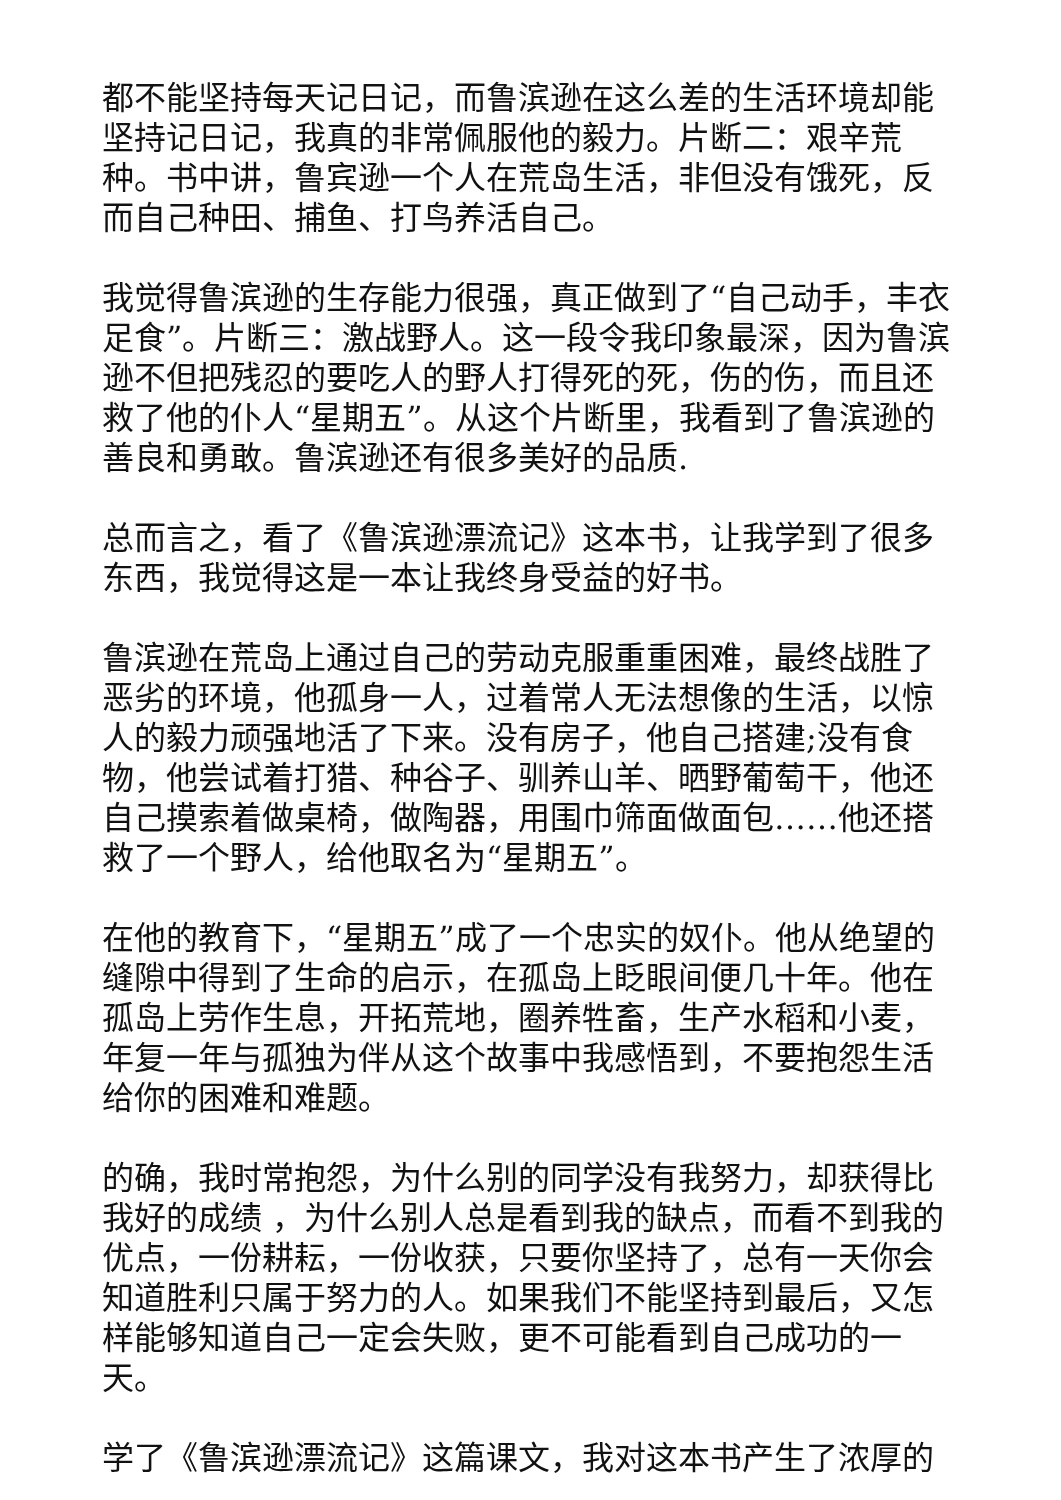都不能坚持每天记日记，而鲁滨逊在这么差的生活环境却能坚持记日记，我真的非常佩服他的毅力。片断二：艰辛荒种。书中讲，鲁宾逊一个人在荒岛生活，非但没有饿死，反而自己种田、捕鱼、打鸟养活自己。
我觉得鲁滨逊的生存能力很强，真正做到了“自己动手，丰衣足食”。片断三：激战野人。这一段令我印象最深，因为鲁滨逊不但把残忍的要吃人的野人打得死的死，伤的伤，而且还救了他的仆人“星期五”。从这个片断里，我看到了鲁滨逊的善良和勇敢。鲁滨逊还有很多美好的品质.
总而言之，看了《鲁滨逊漂流记》这本书，让我学到了很多东西，我觉得这是一本让我终身受益的好书。
鲁滨逊在荒岛上通过自己的劳动克服重重困难，最终战胜了恶劣的环境，他孤身一人，过着常人无法想像的生活，以惊人的毅力顽强地活了下来。没有房子，他自己搭建;没有食物，他尝试着打猎、种谷子、驯养山羊、晒野葡萄干，他还自己摸索着做桌椅，做陶器，用围巾筛面做面包……他还搭救了一个野人，给他取名为“星期五”。
在他的教育下，“星期五”成了一个忠实的奴仆。他从绝望的缝隙中得到了生命的启示，在孤岛上眨眼间便几十年。他在孤岛上劳作生息，开拓荒地，圈养牲畜，生产水稻和小麦，年复一年与孤独为伴从这个故事中我感悟到，不要抱怨生活给你的困难和难题。
的确，我时常抱怨，为什么别的同学没有我努力，却获得比我好的成绩 ，为什么别人总是看到我的缺点，而看不到我的优点，一份耕耘，一份收获，只要你坚持了，总有一天你会知道胜利只属于努力的人。如果我们不能坚持到最后，又怎样能够知道自己一定会失败，更不可能看到自己成功的一天。
学了《鲁滨逊漂流记》这篇课文，我对这本书产生了浓厚的